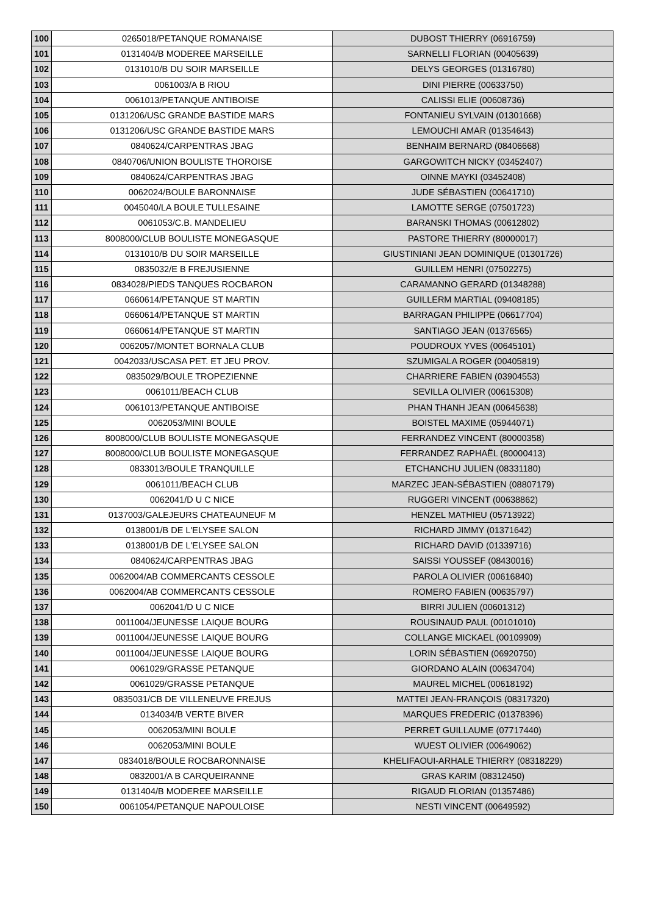| 100 | 0265018/PETANQUE ROMANAISE | DUBOST THIERRY (06916759) |
| 101 | 0131404/B MODEREE MARSEILLE | SARNELLI FLORIAN (00405639) |
| 102 | 0131010/B DU SOIR MARSEILLE | DELYS GEORGES (01316780) |
| 103 | 0061003/A B RIOU | DINI PIERRE (00633750) |
| 104 | 0061013/PETANQUE ANTIBOISE | CALISSI ELIE (00608736) |
| 105 | 0131206/USC GRANDE BASTIDE MARS | FONTANIEU SYLVAIN (01301668) |
| 106 | 0131206/USC GRANDE BASTIDE MARS | LEMOUCHI AMAR (01354643) |
| 107 | 0840624/CARPENTRAS JBAG | BENHAIM BERNARD (08406668) |
| 108 | 0840706/UNION BOULISTE THOROISE | GARGOWITCH NICKY (03452407) |
| 109 | 0840624/CARPENTRAS JBAG | OINNE MAYKI (03452408) |
| 110 | 0062024/BOULE BARONNAISE | JUDE SÉBASTIEN (00641710) |
| 111 | 0045040/LA BOULE TULLESAINE | LAMOTTE SERGE (07501723) |
| 112 | 0061053/C.B. MANDELIEU | BARANSKI THOMAS (00612802) |
| 113 | 8008000/CLUB BOULISTE MONEGASQUE | PASTORE THIERRY (80000017) |
| 114 | 0131010/B DU SOIR MARSEILLE | GIUSTINIANI JEAN DOMINIQUE (01301726) |
| 115 | 0835032/E B FREJUSIENNE | GUILLEM HENRI (07502275) |
| 116 | 0834028/PIEDS TANQUES ROCBARON | CARAMANNO GERARD (01348288) |
| 117 | 0660614/PETANQUE ST MARTIN | GUILLERM MARTIAL (09408185) |
| 118 | 0660614/PETANQUE ST MARTIN | BARRAGAN PHILIPPE (06617704) |
| 119 | 0660614/PETANQUE ST MARTIN | SANTIAGO JEAN (01376565) |
| 120 | 0062057/MONTET BORNALA CLUB | POUDROUX YVES (00645101) |
| 121 | 0042033/USCASA PET. ET JEU PROV. | SZUMIGALA ROGER (00405819) |
| 122 | 0835029/BOULE TROPEZIENNE | CHARRIERE FABIEN (03904553) |
| 123 | 0061011/BEACH CLUB | SEVILLA OLIVIER (00615308) |
| 124 | 0061013/PETANQUE ANTIBOISE | PHAN THANH JEAN (00645638) |
| 125 | 0062053/MINI BOULE | BOISTEL MAXIME (05944071) |
| 126 | 8008000/CLUB BOULISTE MONEGASQUE | FERRANDEZ VINCENT (80000358) |
| 127 | 8008000/CLUB BOULISTE MONEGASQUE | FERRANDEZ RAPHAËL (80000413) |
| 128 | 0833013/BOULE TRANQUILLE | ETCHANCHU JULIEN (08331180) |
| 129 | 0061011/BEACH CLUB | MARZEC JEAN-SÉBASTIEN (08807179) |
| 130 | 0062041/D U C NICE | RUGGERI VINCENT (00638862) |
| 131 | 0137003/GALEJEURS CHATEAUNEUF M | HENZEL MATHIEU (05713922) |
| 132 | 0138001/B DE L'ELYSEE SALON | RICHARD JIMMY (01371642) |
| 133 | 0138001/B DE L'ELYSEE SALON | RICHARD DAVID (01339716) |
| 134 | 0840624/CARPENTRAS JBAG | SAISSI YOUSSEF (08430016) |
| 135 | 0062004/AB COMMERCANTS CESSOLE | PAROLA OLIVIER (00616840) |
| 136 | 0062004/AB COMMERCANTS CESSOLE | ROMERO FABIEN (00635797) |
| 137 | 0062041/D U C NICE | BIRRI JULIEN (00601312) |
| 138 | 0011004/JEUNESSE LAIQUE BOURG | ROUSINAUD PAUL (00101010) |
| 139 | 0011004/JEUNESSE LAIQUE BOURG | COLLANGE MICKAEL (00109909) |
| 140 | 0011004/JEUNESSE LAIQUE BOURG | LORIN SÉBASTIEN (06920750) |
| 141 | 0061029/GRASSE PETANQUE | GIORDANO ALAIN (00634704) |
| 142 | 0061029/GRASSE PETANQUE | MAUREL MICHEL (00618192) |
| 143 | 0835031/CB DE VILLENEUVE FREJUS | MATTEI JEAN-FRANÇOIS (08317320) |
| 144 | 0134034/B VERTE BIVER | MARQUES FREDERIC (01378396) |
| 145 | 0062053/MINI BOULE | PERRET GUILLAUME (07717440) |
| 146 | 0062053/MINI BOULE | WUEST OLIVIER (00649062) |
| 147 | 0834018/BOULE ROCBARONNAISE | KHELIFAOUI-ARHALE THIERRY (08318229) |
| 148 | 0832001/A B CARQUEIRANNE | GRAS KARIM (08312450) |
| 149 | 0131404/B MODEREE MARSEILLE | RIGAUD FLORIAN (01357486) |
| 150 | 0061054/PETANQUE NAPOULOISE | NESTI VINCENT (00649592) |